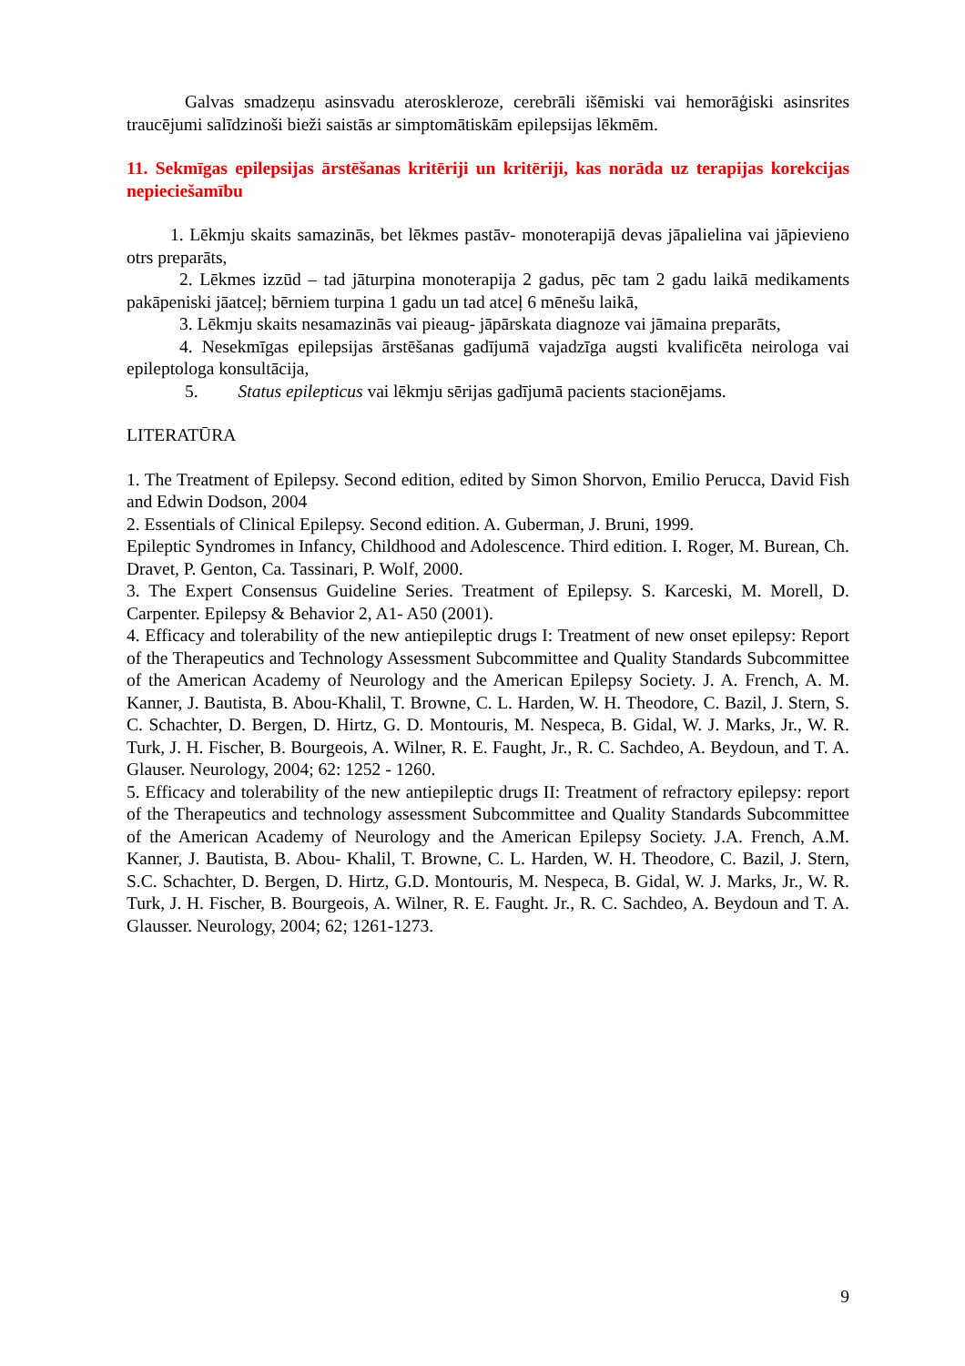Galvas smadzeņu asinsvadu ateroskleroze, cerebrāli išēmiski vai hemorāģiski asinsrites traucējumi salīdzinoši bieži saistās ar simptomātiskām epilepsijas lēkmēm.
11. Sekmīgas epilepsijas ārstēšanas kritēriji un kritēriji, kas norāda uz terapijas korekcijas nepieciešamību
1. Lēkmju skaits samazinās, bet lēkmes pastāv- monoterapijā devas jāpalielina vai jāpievieno otrs preparāts,
2. Lēkmes izzūd – tad jāturpina monoterapija 2 gadus, pēc tam 2 gadu laikā medikaments pakāpeniski jāatceļ; bērniem turpina 1 gadu un tad atceļ 6 mēnešu laikā,
3. Lēkmju skaits nesamazinās vai pieaug- jāpārskata diagnoze vai jāmaina preparāts,
4. Nesekmīgas epilepsijas ārstēšanas gadījumā vajadzīga augsti kvalificēta neirologa vai epileptologa konsultācija,
5. Status epilepticus vai lēkmju sērijas gadījumā pacients stacionējams.
LITERATŪRA
1. The Treatment of Epilepsy. Second edition, edited by Simon Shorvon, Emilio Perucca, David Fish and Edwin Dodson, 2004
2. Essentials of Clinical Epilepsy. Second edition. A. Guberman, J. Bruni, 1999.
Epileptic Syndromes in Infancy, Childhood and Adolescence. Third edition. I. Roger, M. Burean, Ch. Dravet, P. Genton, Ca. Tassinari, P. Wolf, 2000.
3. The Expert Consensus Guideline Series. Treatment of Epilepsy. S. Karceski, M. Morell, D. Carpenter. Epilepsy & Behavior 2, A1- A50 (2001).
4. Efficacy and tolerability of the new antiepileptic drugs I: Treatment of new onset epilepsy: Report of the Therapeutics and Technology Assessment Subcommittee and Quality Standards Subcommittee of the American Academy of Neurology and the American Epilepsy Society. J. A. French, A. M. Kanner, J. Bautista, B. Abou-Khalil, T. Browne, C. L. Harden, W. H. Theodore, C. Bazil, J. Stern, S. C. Schachter, D. Bergen, D. Hirtz, G. D. Montouris, M. Nespeca, B. Gidal, W. J. Marks, Jr., W. R. Turk, J. H. Fischer, B. Bourgeois, A. Wilner, R. E. Faught, Jr., R. C. Sachdeo, A. Beydoun, and T. A. Glauser. Neurology, 2004; 62: 1252 - 1260.
5. Efficacy and tolerability of the new antiepileptic drugs II: Treatment of refractory epilepsy: report of the Therapeutics and technology assessment Subcommittee and Quality Standards Subcommittee of the American Academy of Neurology and the American Epilepsy Society. J.A. French, A.M. Kanner, J. Bautista, B. Abou- Khalil, T. Browne, C. L. Harden, W. H. Theodore, C. Bazil, J. Stern, S.C. Schachter, D. Bergen, D. Hirtz, G.D. Montouris, M. Nespeca, B. Gidal, W. J. Marks, Jr., W. R. Turk, J. H. Fischer, B. Bourgeois, A. Wilner, R. E. Faught. Jr., R. C. Sachdeo, A. Beydoun and T. A. Glausser. Neurology, 2004; 62; 1261-1273.
9